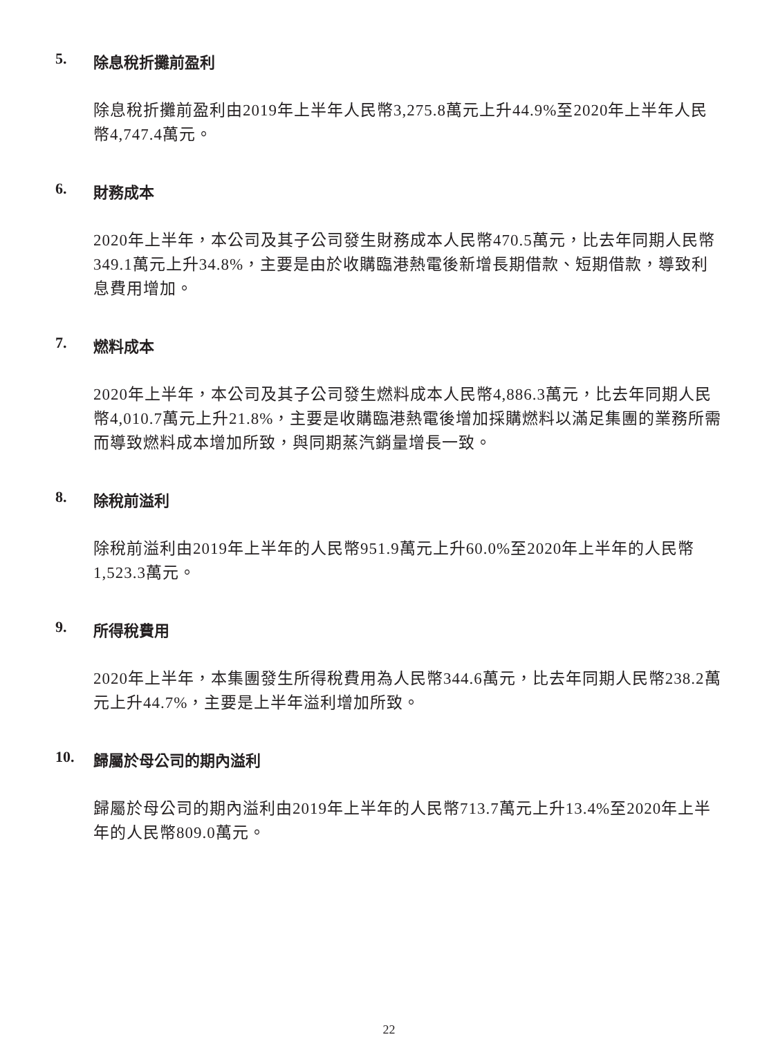5. 除息稅折攤前盈利
除息稅折攤前盈利由2019年上半年人民幣3,275.8萬元上升44.9%至2020年上半年人民幣4,747.4萬元。
6. 財務成本
2020年上半年，本公司及其子公司發生財務成本人民幣470.5萬元，比去年同期人民幣349.1萬元上升34.8%，主要是由於收購臨港熱電後新增長期借款、短期借款，導致利息費用增加。
7. 燃料成本
2020年上半年，本公司及其子公司發生燃料成本人民幣4,886.3萬元，比去年同期人民幣4,010.7萬元上升21.8%，主要是收購臨港熱電後增加採購燃料以滿足集團的業務所需而導致燃料成本增加所致，與同期蒸汽銷量增長一致。
8. 除稅前溢利
除稅前溢利由2019年上半年的人民幣951.9萬元上升60.0%至2020年上半年的人民幣1,523.3萬元。
9. 所得稅費用
2020年上半年，本集團發生所得稅費用為人民幣344.6萬元，比去年同期人民幣238.2萬元上升44.7%，主要是上半年溢利增加所致。
10. 歸屬於母公司的期內溢利
歸屬於母公司的期內溢利由2019年上半年的人民幣713.7萬元上升13.4%至2020年上半年的人民幣809.0萬元。
22